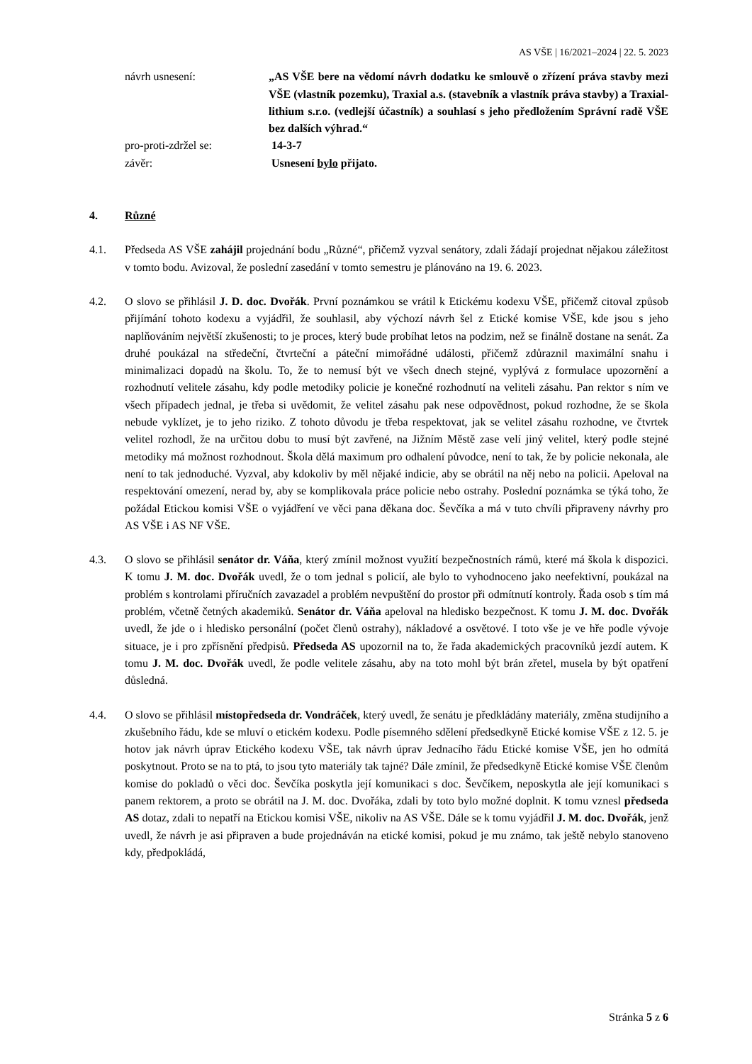AS VŠE | 16/2021–2024 | 22. 5. 2023
návrh usnesení: „AS VŠE bere na vědomí návrh dodatku ke smlouvě o zřízení práva stavby mezi VŠE (vlastník pozemku), Traxial a.s. (stavebník a vlastník práva stavby) a Traxial-lithium s.r.o. (vedlejší účastník) a souhlasí s jeho předložením Správní radě VŠE bez dalších výhrad.“
pro-proti-zdržel se: 14-3-7
závěr: Usnesení bylo přijato.
4. Různé
4.1. Předseda AS VŠE zahájil projednání bodu „Různé“, přičemž vyzval senátory, zdali žádají projednat nějakou záležitost v tomto bodu. Avizoval, že poslední zasedání v tomto semestru je plánováno na 19. 6. 2023.
4.2. O slovo se přihlásil J. D. doc. Dvořák. První poznámkou se vrátil k Etickému kodexu VŠE, přičemž citoval způsob přijímání tohoto kodexu a vyjádřil, že souhlasil, aby výchozí návrh šel z Etické komise VŠE, kde jsou s jeho naplňováním největší zkušenosti; to je proces, který bude probíhat letos na podzim, než se finálně dostane na senát. Za druhé poukázal na středeční, čtvrteční a páteční mimořádné události, přičemž zdůraznil maximální snahu i minimalizaci dopadů na školu. To, že to nemusí být ve všech dnech stejné, vyplývá z formulace upozornění a rozhodnutí velitele zásahu, kdy podle metodiky policie je konečné rozhodnutí na veliteli zásahu. Pan rektor s ním ve všech případech jednal, je třeba si uvědomit, že velitel zásahu pak nese odpovědnost, pokud rozhodne, že se škola nebude vyklízet, je to jeho riziko. Z tohoto důvodu je třeba respektovat, jak se velitel zásahu rozhodne, ve čtvrtek velitel rozhodl, že na určitou dobu to musí být zavřené, na Jižním Městě zase velí jiný velitel, který podle stejné metodiky má možnost rozhodnout. Škola dělá maximum pro odhalení původce, není to tak, že by policie nekonala, ale není to tak jednoduché. Vyzval, aby kdokoliv by měl nějaké indicie, aby se obrátil na něj nebo na policii. Apeloval na respektování omezení, nerad by, aby se komplikovala práce policie nebo ostrahy. Poslední poznámka se týká toho, že požádal Etickou komisi VŠE o vyjádření ve věci pana děkana doc. Ševčíka a má v tuto chvíli připraveny návrhy pro AS VŠE i AS NF VŠE.
4.3. O slovo se přihlásil senátor dr. Váňa, který zmínil možnost využití bezpečnostních rámů, které má škola k dispozici. K tomu J. M. doc. Dvořák uvedl, že o tom jednal s policií, ale bylo to vyhodnoceno jako neefektivní, poukázal na problém s kontrolami příručních zavazadel a problém nevpuštění do prostor při odmítnutí kontroly. Řada osob s tím má problém, včetně četných akademiků. Senátor dr. Váňa apeloval na hledisko bezpečnost. K tomu J. M. doc. Dvořák uvedl, že jde o i hledisko personální (počet členů ostrahy), nákladové a osvětové. I toto vše je ve hře podle vývoje situace, je i pro zpřísnění předpisů. Předseda AS upozornil na to, že řada akademických pracovníků jezdí autem. K tomu J. M. doc. Dvořák uvedl, že podle velitele zásahu, aby na toto mohl být brán zřetel, musela by být opatření důsledná.
4.4. O slovo se přihlásil místopředseda dr. Vondráček, který uvedl, že senátu je předkládány materiály, změna studijního a zkušebního řádu, kde se mluví o etickém kodexu. Podle písemného sdělení předsedkyně Etické komise VŠE z 12. 5. je hotov jak návrh úprav Etického kodexu VŠE, tak návrh úprav Jednacího řádu Etické komise VŠE, jen ho odmítá poskytnout. Proto se na to ptá, to jsou tyto materiály tak tajné? Dále zmínil, že předsedkyně Etické komise VŠE členům komise do pokladů o věci doc. Ševčíka poskytla její komunikaci s doc. Ševčíkem, neposkytla ale její komunikaci s panem rektorem, a proto se obrátil na J. M. doc. Dvořáka, zdali by toto bylo možné doplnit. K tomu vznesl předseda AS dotaz, zdali to nepatří na Etickou komisi VŠE, nikoliv na AS VŠE. Dále se k tomu vyjádřil J. M. doc. Dvořák, jenž uvedl, že návrh je asi připraven a bude projednáván na etické komisi, pokud je mu známo, tak ještě nebylo stanoveno kdy, předpokládá,
Stránka 5 z 6